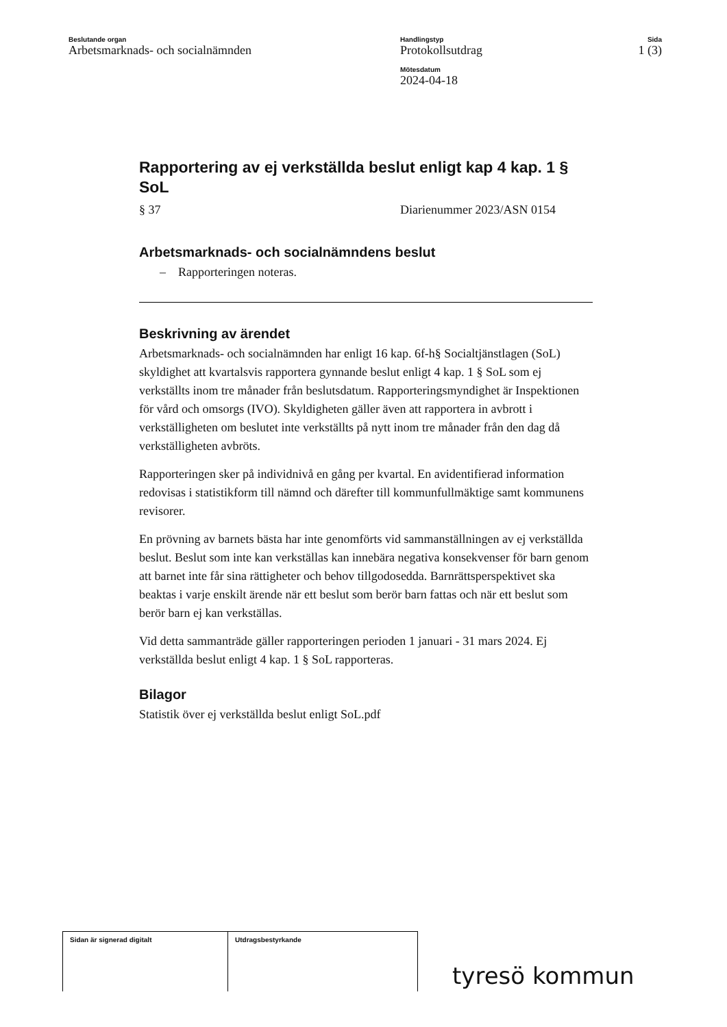Beslutande organ
Arbetsmarknads- och socialnämnden
Handlingstyp
Protokollsutdrag
Mötesdatum
2024-04-18
Sida
1 (3)
Rapportering av ej verkställda beslut enligt kap 4 kap. 1 § SoL
§ 37 Diarienummer 2023/ASN 0154
Arbetsmarknads- och socialnämndens beslut
– Rapporteringen noteras.
Beskrivning av ärendet
Arbetsmarknads- och socialnämnden har enligt 16 kap. 6f-h§ Socialtjänstlagen (SoL) skyldighet att kvartalsvis rapportera gynnande beslut enligt 4 kap. 1 § SoL som ej verkställts inom tre månader från beslutsdatum. Rapporteringsmyndighet är Inspektionen för vård och omsorgs (IVO). Skyldigheten gäller även att rapportera in avbrott i verkställigheten om beslutet inte verkställts på nytt inom tre månader från den dag då verkställigheten avbröts.
Rapporteringen sker på individnivå en gång per kvartal. En avidentifierad information redovisas i statistikform till nämnd och därefter till kommunfullmäktige samt kommunens revisorer.
En prövning av barnets bästa har inte genomförts vid sammanställningen av ej verkställda beslut. Beslut som inte kan verkställas kan innebära negativa konsekvenser för barn genom att barnet inte får sina rättigheter och behov tillgodosedda. Barnrättsperspektivet ska beaktas i varje enskilt ärende när ett beslut som berör barn fattas och när ett beslut som berör barn ej kan verkställas.
Vid detta sammanträde gäller rapporteringen perioden 1 januari - 31 mars 2024. Ej verkställda beslut enligt 4 kap. 1 § SoL rapporteras.
Bilagor
Statistik över ej verkställda beslut enligt SoL.pdf
| Sidan är signerad digitalt | Utdragsbestyrkande |
tyresö kommun